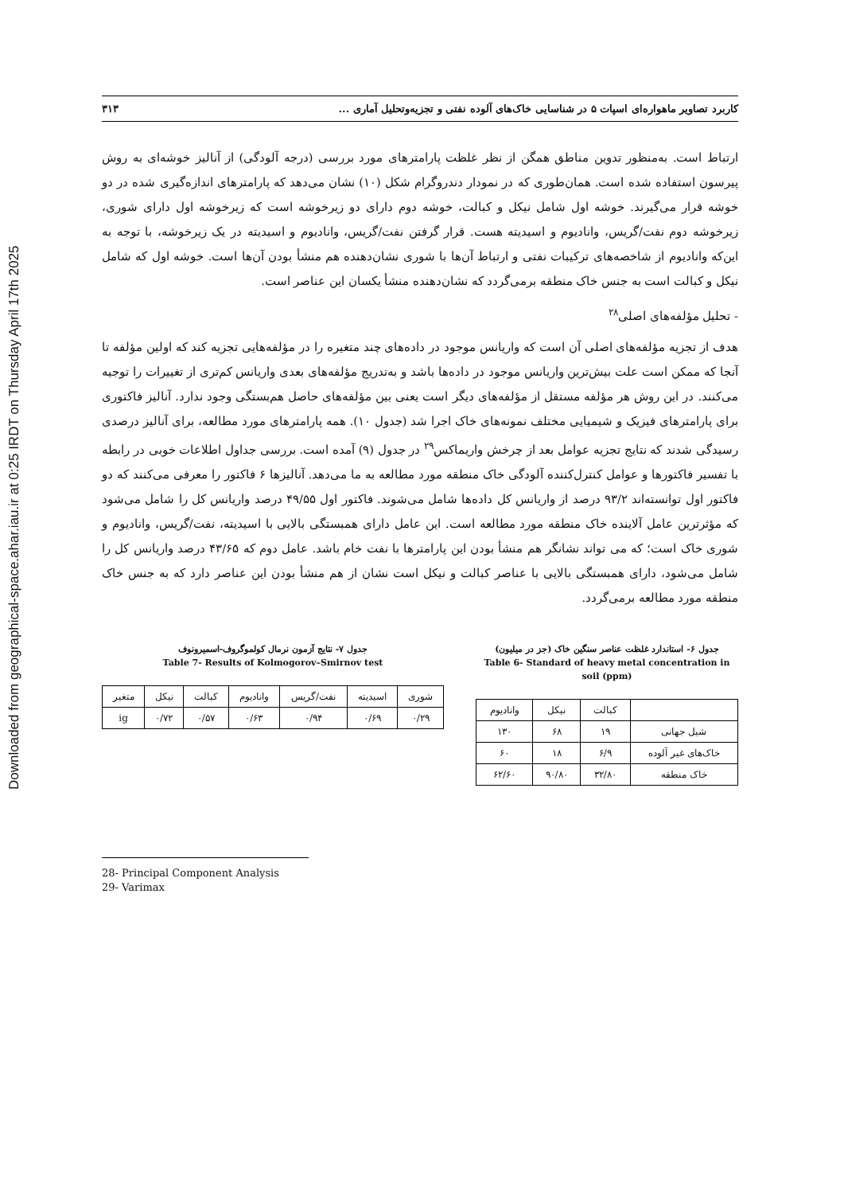Downloaded from geographical-space.ahar.iau.ir at 0:25 IRDT on Thursday April 17th 2025
کاربرد تصاویر ماهواره‌ای اسپات ۵ در شناسایی خاک‌های آلوده نفتی و تجزیه‌وتحلیل آماری ... ۳۱۳
ارتباط است. به‌منظور تدوین مناطق همگن از نظر غلظت پارامترهای مورد بررسی (درجه آلودگی) از آنالیز خوشه‌ای به روش پیرسون استفاده شده است. همان‌طوری که در نمودار دندروگرام شکل (۱۰) نشان می‌دهد که پارامترهای اندازه‌گیری شده در دو خوشه قرار می‌گیرند. خوشه اول شامل نیکل و کبالت، خوشه دوم دارای دو زیرخوشه است که زیرخوشه اول دارای شوری، زیرخوشه دوم نفت/گریس، وانادیوم و اسیدیته هست. قرار گرفتن نفت/گریس، وانادیوم و اسیدیته در یک زیرخوشه، با توجه به این‌که وانادیوم از شاخصه‌های ترکیبات نفتی و ارتباط آن‌ها با شوری نشان‌دهنده هم منشأ بودن آن‌ها است. خوشه اول که شامل نیکل و کبالت است به جنس خاک منطقه برمی‌گردد که نشان‌دهنده منشأ یکسان این عناصر است.
- تحلیل مؤلفه‌های اصلی<sup>۲۸</sup>
هدف از تجزیه مؤلفه‌های اصلی آن است که واریانس موجود در داده‌های چند متغیره را در مؤلفه‌هایی تجزیه کند که اولین مؤلفه تا آنجا که ممکن است علت بیش‌ترین واریانس موجود در داده‌ها باشد و به‌تدریج مؤلفه‌های بعدی واریانس کم‌تری از تغییرات را توجیه می‌کنند. در این روش هر مؤلفه مستقل از مؤلفه‌های دیگر است یعنی بین مؤلفه‌های حاصل هم‌بستگی وجود ندارد. آنالیز فاکتوری برای پارامترهای فیزیک و شیمیایی مختلف نمونه‌های خاک اجرا شد (جدول ۱۰). همه پارامترهای مورد مطالعه، برای آنالیز درصدی رسیدگی شدند که نتایج تجزیه عوامل بعد از چرخش واریماکس<sup>۲۹</sup> در جدول (۹) آمده است. بررسی جداول اطلاعات خوبی در رابطه با تفسیر فاکتورها و عوامل کنترل‌کننده آلودگی خاک منطقه مورد مطالعه به ما می‌دهد. آنالیزها ۶ فاکتور را معرفی می‌کنند که دو فاکتور اول توانسته‌اند ۹۳/۲ درصد از واریانس کل داده‌ها شامل می‌شوند. فاکتور اول ۴۹/۵۵ درصد واریانس کل را شامل می‌شود که مؤثرترین عامل آلاینده خاک منطقه مورد مطالعه است. این عامل دارای همبستگی بالایی با اسیدیته، نفت/گریس، وانادیوم و شوری خاک است؛ که می تواند نشانگر هم منشأ بودن این پارامترها با نفت خام باشد. عامل دوم که ۴۳/۶۵ درصد واریانس کل را شامل می‌شود، دارای همبستگی بالایی با عناصر کبالت و نیکل است نشان از هم منشأ بودن این عناصر دارد که به جنس خاک منطقه مورد مطالعه برمی‌گردد.
جدول ۶- استاندارد غلظت عناصر سنگین خاک (جز در میلیون)
Table 6- Standard of heavy metal concentration in soil (ppm)
| | کبالت | نیکل | وانادیوم |
| --- | --- | --- | --- |
| شیل جهانی | ۱۹ | ۶۸ | ۱۳۰ |
| خاک‌های غیر آلوده | ۶/۹ | ۱۸ | ۶۰ |
| خاک منطقه | ۳۲/۸۰ | ۹۰/۸۰ | ۶۲/۶۰ |
جدول ۷- نتایج آزمون نرمال کولموگروف-اسمیرونوف
Table 7- Results of Kolmogorov–Smirnov test
| شوری | اسیدیته | نفت/گریس | وانادیوم | کبالت | نیکل | متغیر |
| --- | --- | --- | --- | --- | --- | --- |
| ۰/۲۹ | ۰/۶۹ | ۰/۹۴ | ۰/۶۳ | ۰/۵۷ | ۰/۷۲ | ig |
28- Principal Component Analysis
29- Varimax